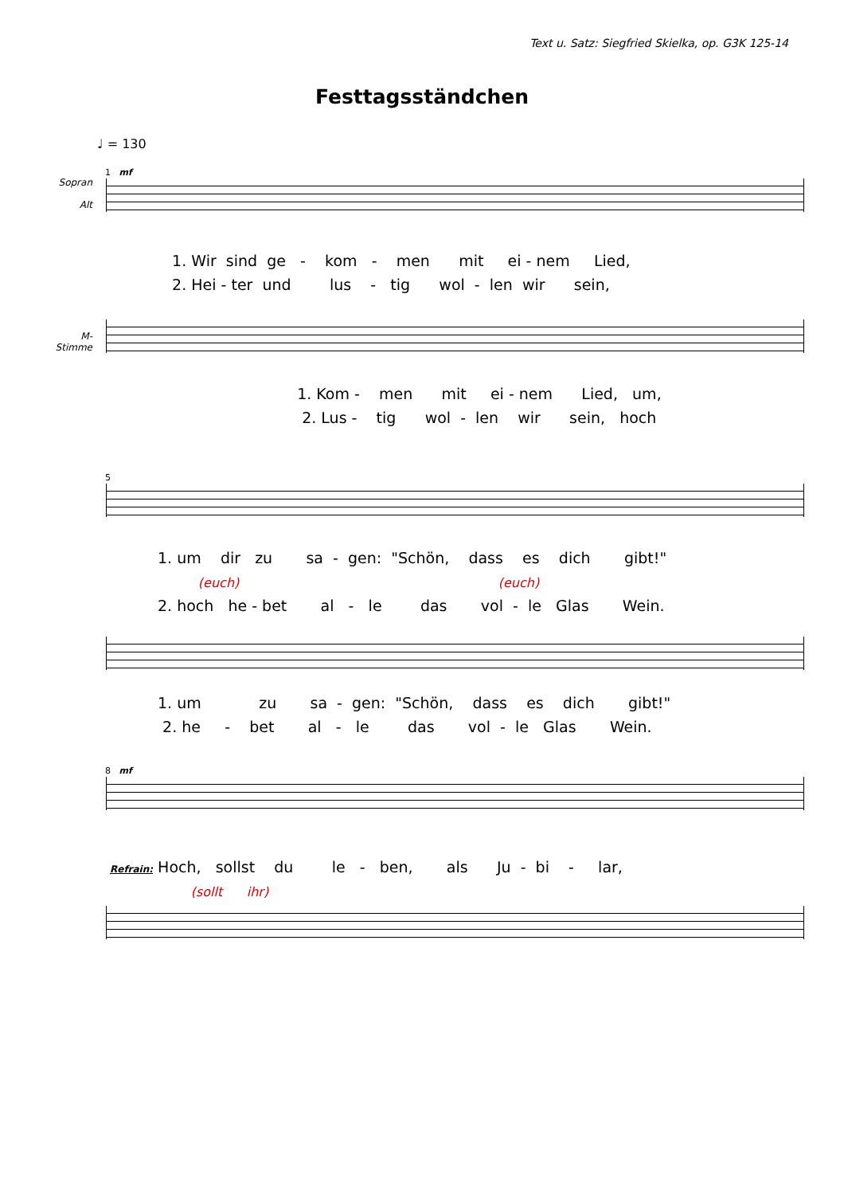Text u. Satz: Siegfried Skielka, op. G3K 125-14
Festtagsständchen
♩ = 130
1 mf
Sopran
Alt
1. Wir sind ge - kom - men mit ei - nem Lied,
2. Hei - ter und lus - tig wol - len wir sein,
M-
Stimme
1. Kom - men mit ei - nem Lied, um,
2. Lus - tig wol - len wir sein, hoch
5
1. um dir zu sa - gen: "Schön, dass es dich gibt!"
(euch) (euch)
2. hoch he - bet al - le das vol - le Glas Wein.
1. um zu sa - gen: "Schön, dass es dich gibt!"
2. he - bet al - le das vol - le Glas Wein.
8 mf
Refrain: Hoch, sollst du le - ben, als Ju - bi - lar,
(sollt ihr)